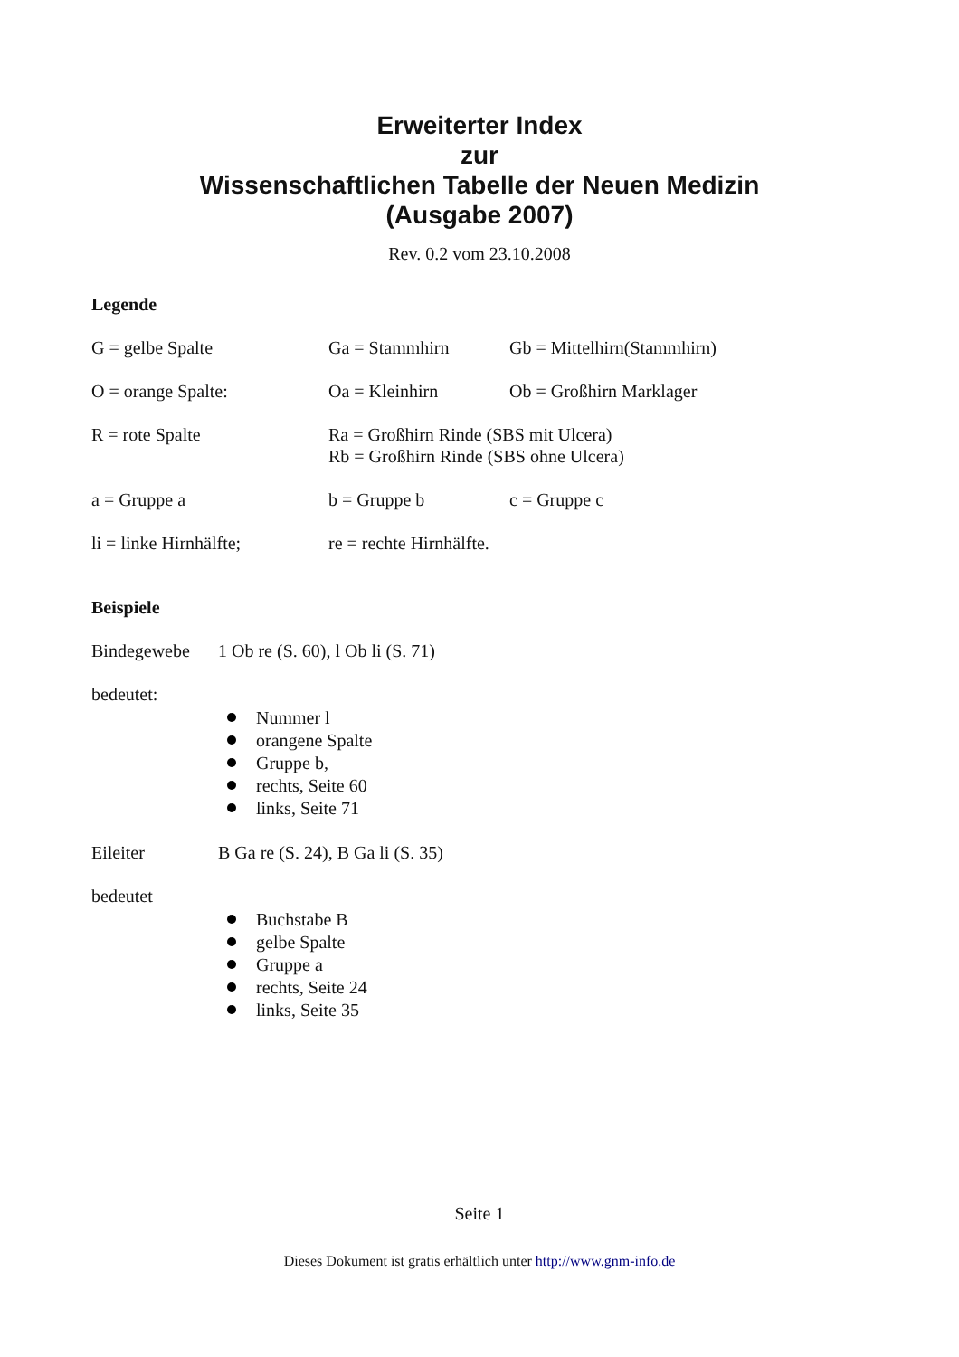Erweiterter Index
zur
Wissenschaftlichen Tabelle der Neuen Medizin
(Ausgabe 2007)
Rev. 0.2 vom 23.10.2008
Legende
G = gelbe Spalte Ga = Stammhirn Gb = Mittelhirn(Stammhirn)
O = orange Spalte: Oa = Kleinhirn Ob = Großhirn Marklager
R = rote Spalte Ra = Großhirn Rinde (SBS mit Ulcera)
Rb = Großhirn Rinde (SBS ohne Ulcera)
a = Gruppe a b = Gruppe b c = Gruppe c
li = linke Hirnhälfte;
re = rechte Hirnhälfte.
Beispiele
Bindegewebe 1 Ob re (S. 60), l Ob li (S. 71)
bedeutet:
Nummer l
orangene Spalte
Gruppe b,
rechts, Seite 60
links, Seite 71
Eileiter B Ga re (S. 24), B Ga li (S. 35)
bedeutet
Buchstabe B
gelbe Spalte
Gruppe a
rechts, Seite 24
links, Seite 35
Seite 1
Dieses Dokument ist gratis erhältlich unter http://www.gnm-info.de